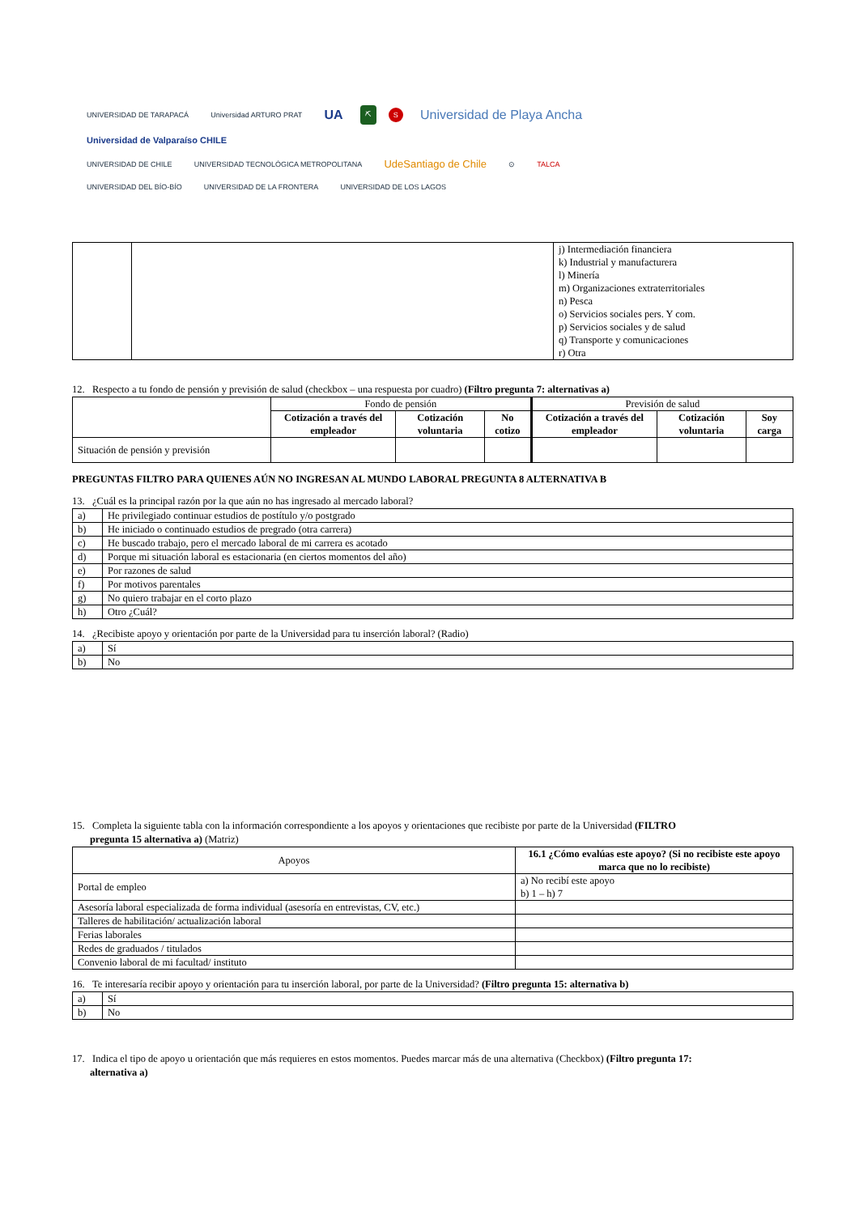UNIVERSIDAD DE TARAPACÁ Universidad ARTURO PRAT UA ⛏ S Universidad de Playa Ancha Universidad de Valparaíso CHILE
UNIVERSIDAD DE CHILE UNIVERSIDAD TECNOLÓGICA METROPOLITANA UdeSantiago de Chile ⊙ TALCA UNIVERSIDAD DEL BÍO-BÍO UNIVERSIDAD DE LA FRONTERA UNIVERSIDAD DE LOS LAGOS
| | | j) Intermediación financiera k) Industrial y manufacturera l) Minería m) Organizaciones extraterritoriales n) Pesca o) Servicios sociales pers. Y com. p) Servicios sociales y de salud q) Transporte y comunicaciones r) Otra |
12. Respecto a tu fondo de pensión y previsión de salud (checkbox – una respuesta por cuadro) (Filtro pregunta 7: alternativas a)
| | Fondo de pensión | | | Previsión de salud | | |
| | Cotización a través del empleador | Cotización voluntaria | No cotizo | Cotización a través del empleador | Cotización voluntaria | Soy carga |
| Situación de pensión y previsión | | | | | | |
PREGUNTAS FILTRO PARA QUIENES AÚN NO INGRESAN AL MUNDO LABORAL PREGUNTA 8 ALTERNATIVA B
13. ¿Cuál es la principal razón por la que aún no has ingresado al mercado laboral?
| a) | He privilegiado continuar estudios de postítulo y/o postgrado |
| b) | He iniciado o continuado estudios de pregrado (otra carrera) |
| c) | He buscado trabajo, pero el mercado laboral de mi carrera es acotado |
| d) | Porque mi situación laboral es estacionaria (en ciertos momentos del año) |
| e) | Por razones de salud |
| f) | Por motivos parentales |
| g) | No quiero trabajar en el corto plazo |
| h) | Otro ¿Cuál? |
14. ¿Recibiste apoyo y orientación por parte de la Universidad para tu inserción laboral? (Radio)
| a) | Sí |
| b) | No |
15. Completa la siguiente tabla con la información correspondiente a los apoyos y orientaciones que recibiste por parte de la Universidad (FILTRO
pregunta 15 alternativa a) (Matriz)
| Apoyos | 16.1 ¿Cómo evalúas este apoyo? (Si no recibiste este apoyo marca que no lo recibiste) |
| Portal de empleo | a) No recibí este apoyo b) 1 – h) 7 |
| Asesoría laboral especializada de forma individual (asesoría en entrevistas, CV, etc.) | |
| Talleres de habilitación/ actualización laboral | |
| Ferias laborales | |
| Redes de graduados / titulados | |
| Convenio laboral de mi facultad/ instituto | |
16. Te interesaría recibir apoyo y orientación para tu inserción laboral, por parte de la Universidad? (Filtro pregunta 15: alternativa b)
| a) | Sí |
| b) | No |
17. Indica el tipo de apoyo u orientación que más requieres en estos momentos. Puedes marcar más de una alternativa (Checkbox) (Filtro pregunta 17:
alternativa a)